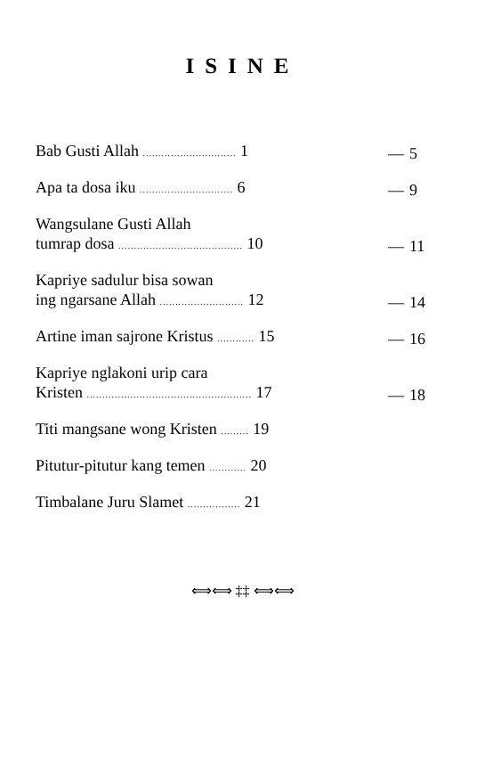ISINE
| Bab Gusti Allah .............................. 1 | — | 5 |
| Apa ta dosa iku .............................. 6 | — | 9 |
| Wangsulane Gusti Allah tumrap dosa ........................................ 10 | — | 11 |
| Kapriye sadulur bisa sowan ing ngarsane Allah ........................... 12 | — | 14 |
| Artine iman sajrone Kristus ............ 15 | — | 16 |
| Kapriye nglakoni urip cara Kristen ..................................................... 17 | — | 18 |
| Titi mangsane wong Kristen ......... 19 | | |
| Pitutur-pitutur kang temen ............ 20 | | |
| Timbalane Juru Slamet ................. 21 | | |
⟺⟺ ‡‡ ⟺⟺